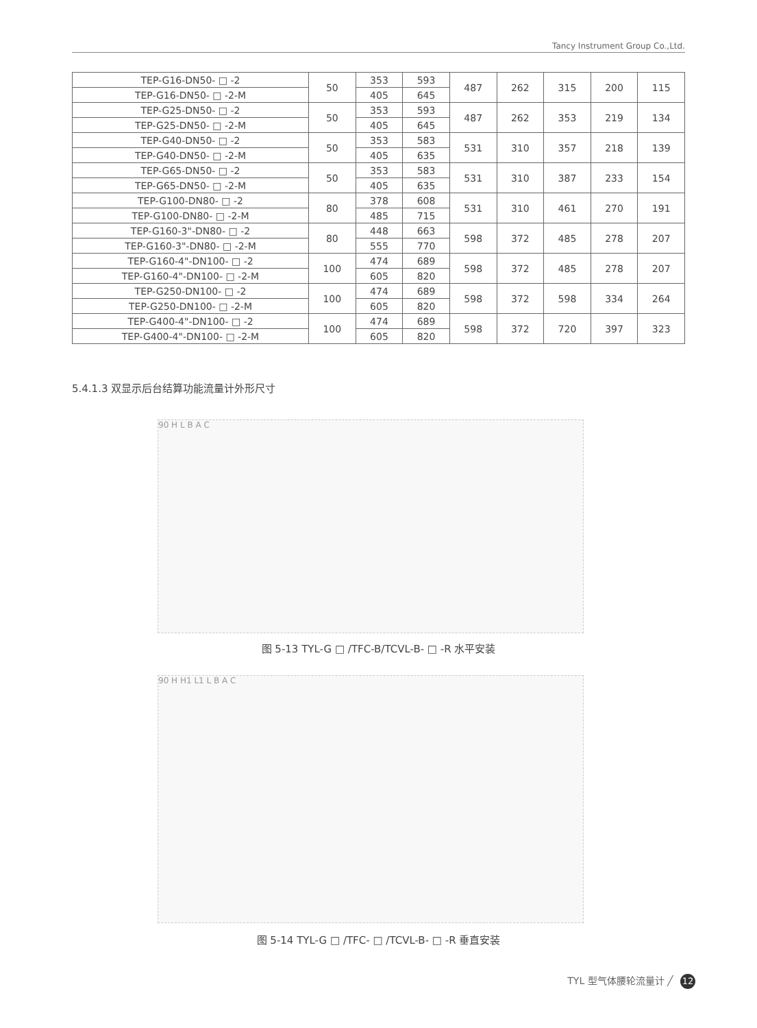Tancy Instrument Group Co.,Ltd.
| TEP-G16-DN50- □ -2 | 50 | 353 | 593 | 487 | 262 | 315 | 200 | 115 |
| TEP-G16-DN50- □ -2-M | | 405 | 645 | | | | | |
| TEP-G25-DN50- □ -2 | 50 | 353 | 593 | 487 | 262 | 353 | 219 | 134 |
| TEP-G25-DN50- □ -2-M | | 405 | 645 | | | | | |
| TEP-G40-DN50- □ -2 | 50 | 353 | 583 | 531 | 310 | 357 | 218 | 139 |
| TEP-G40-DN50- □ -2-M | | 405 | 635 | | | | | |
| TEP-G65-DN50- □ -2 | 50 | 353 | 583 | 531 | 310 | 387 | 233 | 154 |
| TEP-G65-DN50- □ -2-M | | 405 | 635 | | | | | |
| TEP-G100-DN80- □ -2 | 80 | 378 | 608 | 531 | 310 | 461 | 270 | 191 |
| TEP-G100-DN80- □ -2-M | | 485 | 715 | | | | | |
| TEP-G160-3"-DN80- □ -2 | 80 | 448 | 663 | 598 | 372 | 485 | 278 | 207 |
| TEP-G160-3"-DN80- □ -2-M | | 555 | 770 | | | | | |
| TEP-G160-4"-DN100- □ -2 | 100 | 474 | 689 | 598 | 372 | 485 | 278 | 207 |
| TEP-G160-4"-DN100- □ -2-M | | 605 | 820 | | | | | |
| TEP-G250-DN100- □ -2 | 100 | 474 | 689 | 598 | 372 | 598 | 334 | 264 |
| TEP-G250-DN100- □ -2-M | | 605 | 820 | | | | | |
| TEP-G400-4"-DN100- □ -2 | 100 | 474 | 689 | 598 | 372 | 720 | 397 | 323 |
| TEP-G400-4"-DN100- □ -2-M | | 605 | 820 | | | | | |
5.4.1.3 双显示后台结算功能流量计外形尺寸
90 H L B A C
图 5-13 TYL-G □ /TFC-B/TCVL-B- □ -R 水平安装
90 H H1 L1 L B A C
图 5-14 TYL-G □ /TFC- □ /TCVL-B- □ -R 垂直安装
TYL 型气体腰轮流量计 ╱ 12